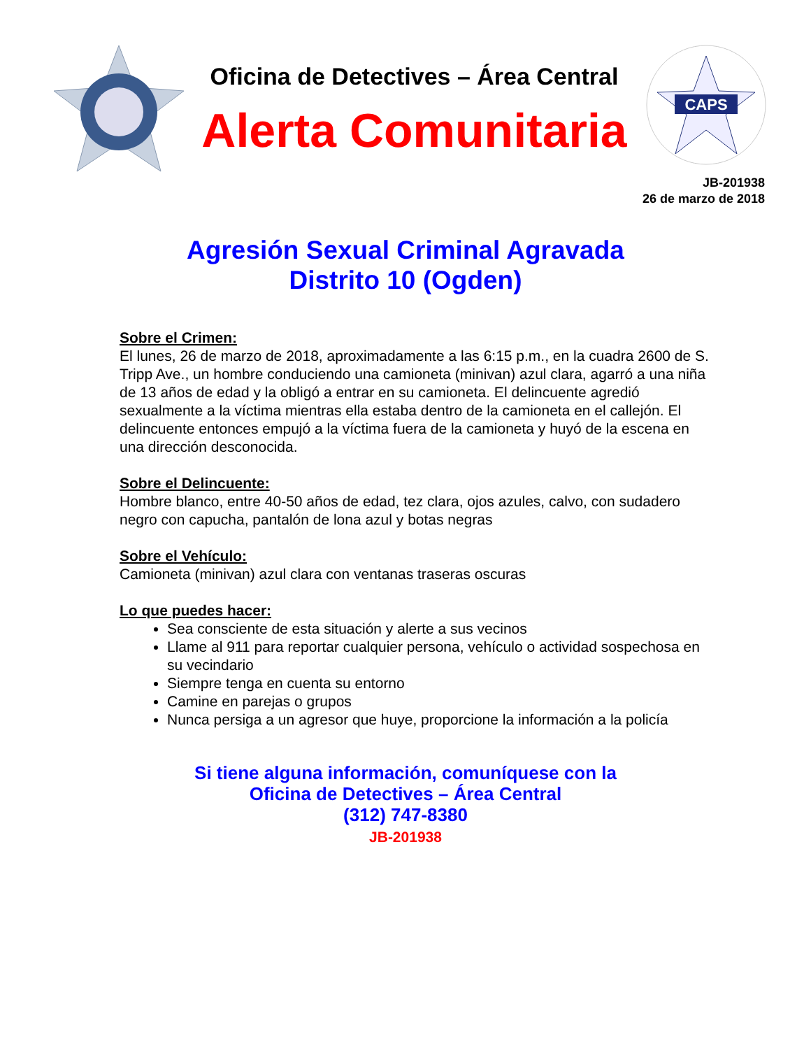Oficina de Detectives – Área Central
Alerta Comunitaria
CAPS
JB-201938
26 de marzo de 2018
Agresión Sexual Criminal Agravada
Distrito 10 (Ogden)
Sobre el Crimen:
El lunes, 26 de marzo de 2018, aproximadamente a las 6:15 p.m., en la cuadra 2600 de S. Tripp Ave., un hombre conduciendo una camioneta (minivan) azul clara, agarró a una niña de 13 años de edad y la obligó a entrar en su camioneta. El delincuente agredió sexualmente a la víctima mientras ella estaba dentro de la camioneta en el callejón. El delincuente entonces empujó a la víctima fuera de la camioneta y huyó de la escena en una dirección desconocida.
Sobre el Delincuente:
Hombre blanco, entre 40-50 años de edad, tez clara, ojos azules, calvo, con sudadero negro con capucha, pantalón de lona azul y botas negras
Sobre el Vehículo:
Camioneta (minivan) azul clara con ventanas traseras oscuras
Lo que puedes hacer:
Sea consciente de esta situación y alerte a sus vecinos
Llame al 911 para reportar cualquier persona, vehículo o actividad sospechosa en su vecindario
Siempre tenga en cuenta su entorno
Camine en parejas o grupos
Nunca persiga a un agresor que huye, proporcione la información a la policía
Si tiene alguna información, comuníquese con la
Oficina de Detectives – Área Central
(312) 747-8380
JB-201938